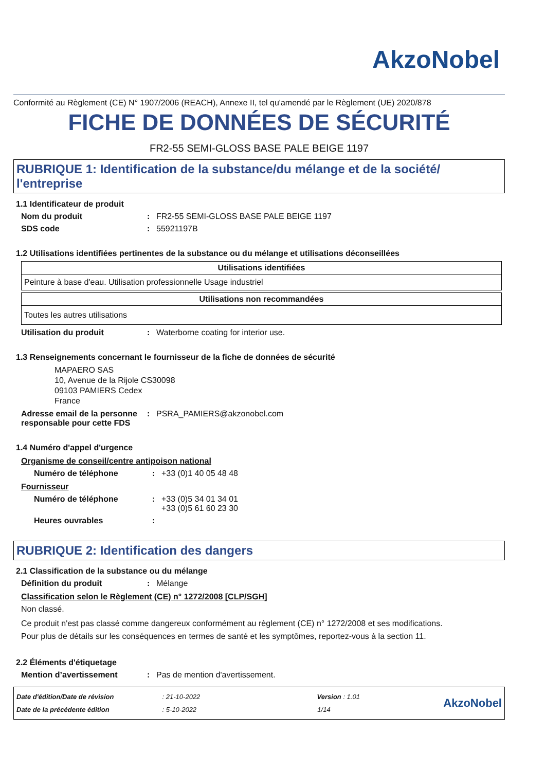AkzoNobel
Conformité au Règlement (CE) N° 1907/2006 (REACH), Annexe II, tel qu'amendé par le Règlement (UE) 2020/878
FICHE DE DONNÉES DE SÉCURITÉ
FR2-55 SEMI-GLOSS BASE PALE BEIGE 1197
RUBRIQUE 1: Identification de la substance/du mélange et de la société/ l'entreprise
1.1 Identificateur de produit
Nom du produit: FR2-55 SEMI-GLOSS BASE PALE BEIGE 1197
SDS code: 55921197B
1.2 Utilisations identifiées pertinentes de la substance ou du mélange et utilisations déconseillées
| Utilisations identifiées |
| --- |
| Peinture à base d'eau. Utilisation professionnelle Usage industriel |
| Utilisations non recommandées |
| --- |
| Toutes les autres utilisations |
Utilisation du produit: Waterborne coating for interior use.
1.3 Renseignements concernant le fournisseur de la fiche de données de sécurité
MAPAERO SAS
10, Avenue de la Rijole CS30098
09103 PAMIERS Cedex
France
Adresse email de la personne responsable pour cette FDS: PSRA_PAMIERS@akzonobel.com
1.4 Numéro d'appel d'urgence
Organisme de conseil/centre antipoison national
Numéro de téléphone: +33 (0)1 40 05 48 48
Fournisseur
Numéro de téléphone: +33 (0)5 34 01 34 01
+33 (0)5 61 60 23 30
Heures ouvrables:
RUBRIQUE 2: Identification des dangers
2.1 Classification de la substance ou du mélange
Définition du produit: Mélange
Classification selon le Règlement (CE) n° 1272/2008 [CLP/SGH]
Non classé.
Ce produit n'est pas classé comme dangereux conformément au règlement (CE) n° 1272/2008 et ses modifications.
Pour plus de détails sur les conséquences en termes de santé et les symptômes, reportez-vous à la section 11.
2.2 Éléments d'étiquetage
Mention d’avertissement: Pas de mention d'avertissement.
Date d'édition/Date de révision : 21-10-2022 Version : 1.01
Date de la précédente édition : 5-10-2022 1/14
AkzoNobel